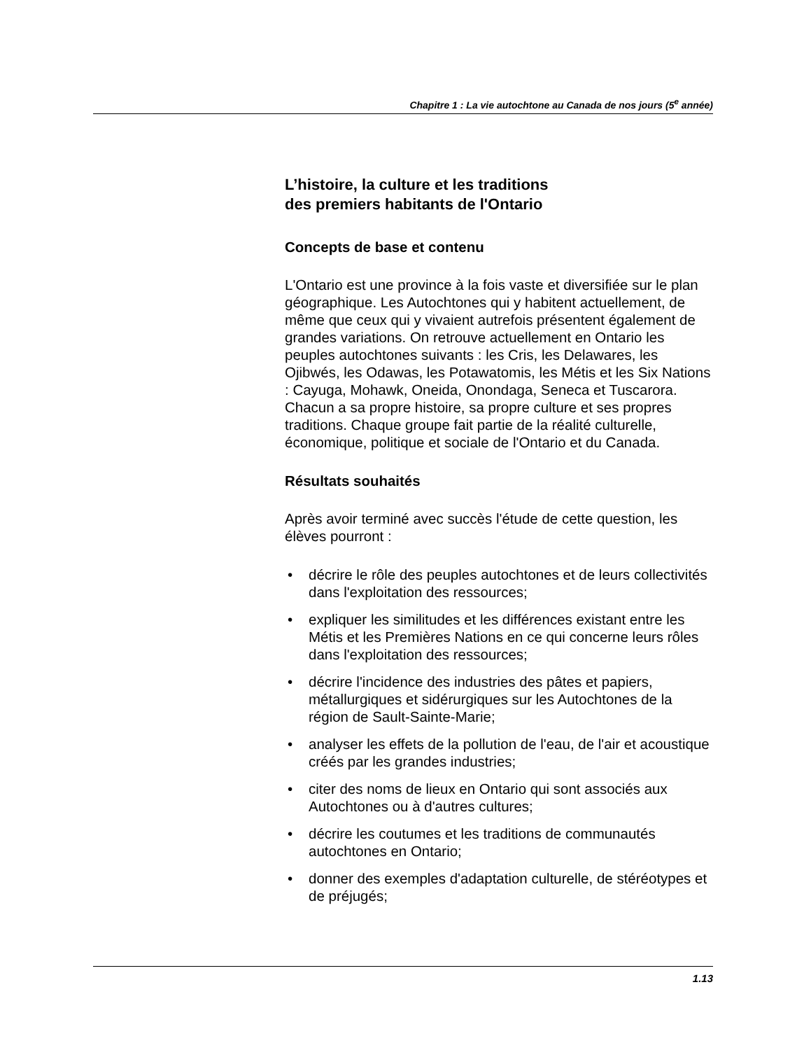Chapitre 1 : La vie autochtone au Canada de nos jours (5<sup>e</sup> année)
L’histoire, la culture et les traditions
des premiers habitants de l'Ontario
Concepts de base et contenu
L'Ontario est une province à la fois vaste et diversifiée sur le plan géographique. Les Autochtones qui y habitent actuellement, de même que ceux qui y vivaient autrefois présentent également de grandes variations. On retrouve actuellement en Ontario les peuples autochtones suivants : les Cris, les Delawares, les Ojibwés, les Odawas, les Potawatomis, les Métis et les Six Nations : Cayuga, Mohawk, Oneida, Onondaga, Seneca et Tuscarora. Chacun a sa propre histoire, sa propre culture et ses propres traditions. Chaque groupe fait partie de la réalité culturelle, économique, politique et sociale de l'Ontario et du Canada.
Résultats souhaités
Après avoir terminé avec succès l'étude de cette question, les élèves pourront :
• décrire le rôle des peuples autochtones et de leurs collectivités dans l'exploitation des ressources;
• expliquer les similitudes et les différences existant entre les Métis et les Premières Nations en ce qui concerne leurs rôles dans l'exploitation des ressources;
• décrire l'incidence des industries des pâtes et papiers, métallurgiques et sidérurgiques sur les Autochtones de la région de Sault-Sainte-Marie;
• analyser les effets de la pollution de l'eau, de l'air et acoustique créés par les grandes industries;
• citer des noms de lieux en Ontario qui sont associés aux Autochtones ou à d'autres cultures;
• décrire les coutumes et les traditions de communautés autochtones en Ontario;
• donner des exemples d'adaptation culturelle, de stéréotypes et de préjugés;
1.13